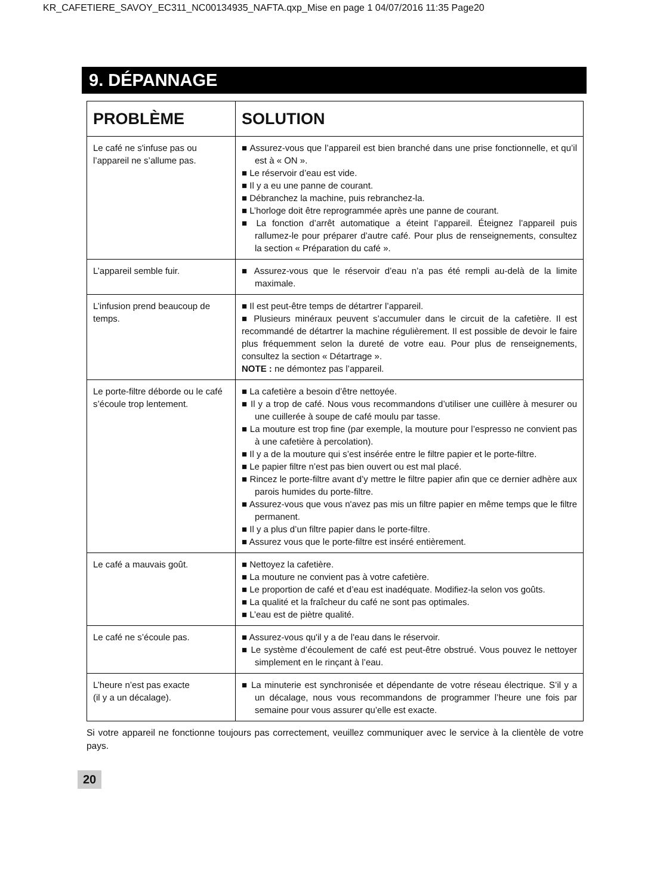KR_CAFETIERE_SAVOY_EC311_NC00134935_NAFTA.qxp_Mise en page 1 04/07/2016 11:35 Page20
9. DÉPANNAGE
| PROBLÈME | SOLUTION |
| --- | --- |
| Le café ne s'infuse pas ou l’appareil ne s’allume pas. | ■ Assurez-vous que l’appareil est bien branché dans une prise fonctionnelle, et qu’il est à « ON ». ■ Le réservoir d’eau est vide. ■ Il y a eu une panne de courant. ■ Débranchez la machine, puis rebranchez-la. ■ L’horloge doit être reprogrammée après une panne de courant. ■ La fonction d’arrêt automatique a éteint l’appareil. Éteignez l’appareil puis rallumez-le pour préparer d’autre café. Pour plus de renseignements, consultez la section « Préparation du café ». |
| L’appareil semble fuir. | ■ Assurez-vous que le réservoir d’eau n’a pas été rempli au-delà de la limite maximale. |
| L’infusion prend beaucoup de temps. | ■ Il est peut-être temps de détartrer l’appareil. ■ Plusieurs minéraux peuvent s’accumuler dans le circuit de la cafetière. Il est recommandé de détartrer la machine régulièrement. Il est possible de devoir le faire plus fréquemment selon la dureté de votre eau. Pour plus de renseignements, consultez la section « Détartrage ». NOTE : ne démontez pas l’appareil. |
| Le porte-filtre déborde ou le café s’écoule trop lentement. | ■ La cafetière a besoin d’être nettoyée. ■ Il y a trop de café. Nous vous recommandons d’utiliser une cuillère à mesurer ou une cuillerée à soupe de café moulu par tasse. ■ La mouture est trop fine (par exemple, la mouture pour l’espresso ne convient pas à une cafetière à percolation). ■ Il y a de la mouture qui s’est insérée entre le filtre papier et le porte-filtre. ■ Le papier filtre n’est pas bien ouvert ou est mal placé. ■ Rincez le porte-filtre avant d’y mettre le filtre papier afin que ce dernier adhère aux parois humides du porte-filtre. ■ Assurez-vous que vous n'avez pas mis un filtre papier en même temps que le filtre permanent. ■ Il y a plus d’un filtre papier dans le porte-filtre. ■ Assurez vous que le porte-filtre est inséré entièrement. |
| Le café a mauvais goût. | ■ Nettoyez la cafetière. ■ La mouture ne convient pas à votre cafetière. ■ Le proportion de café et d’eau est inadéquate. Modifiez-la selon vos goûts. ■ La qualité et la fraîcheur du café ne sont pas optimales. ■ L’eau est de piètre qualité. |
| Le café ne s’écoule pas. | ■ Assurez-vous qu'il y a de l'eau dans le réservoir. ■ Le système d’écoulement de café est peut-être obstrué. Vous pouvez le nettoyer simplement en le rinçant à l’eau. |
| L’heure n’est pas exacte (il y a un décalage). | ■ La minuterie est synchronisée et dépendante de votre réseau électrique. S’il y a un décalage, nous vous recommandons de programmer l’heure une fois par semaine pour vous assurer qu’elle est exacte. |
Si votre appareil ne fonctionne toujours pas correctement, veuillez communiquer avec le service à la clientèle de votre pays.
20